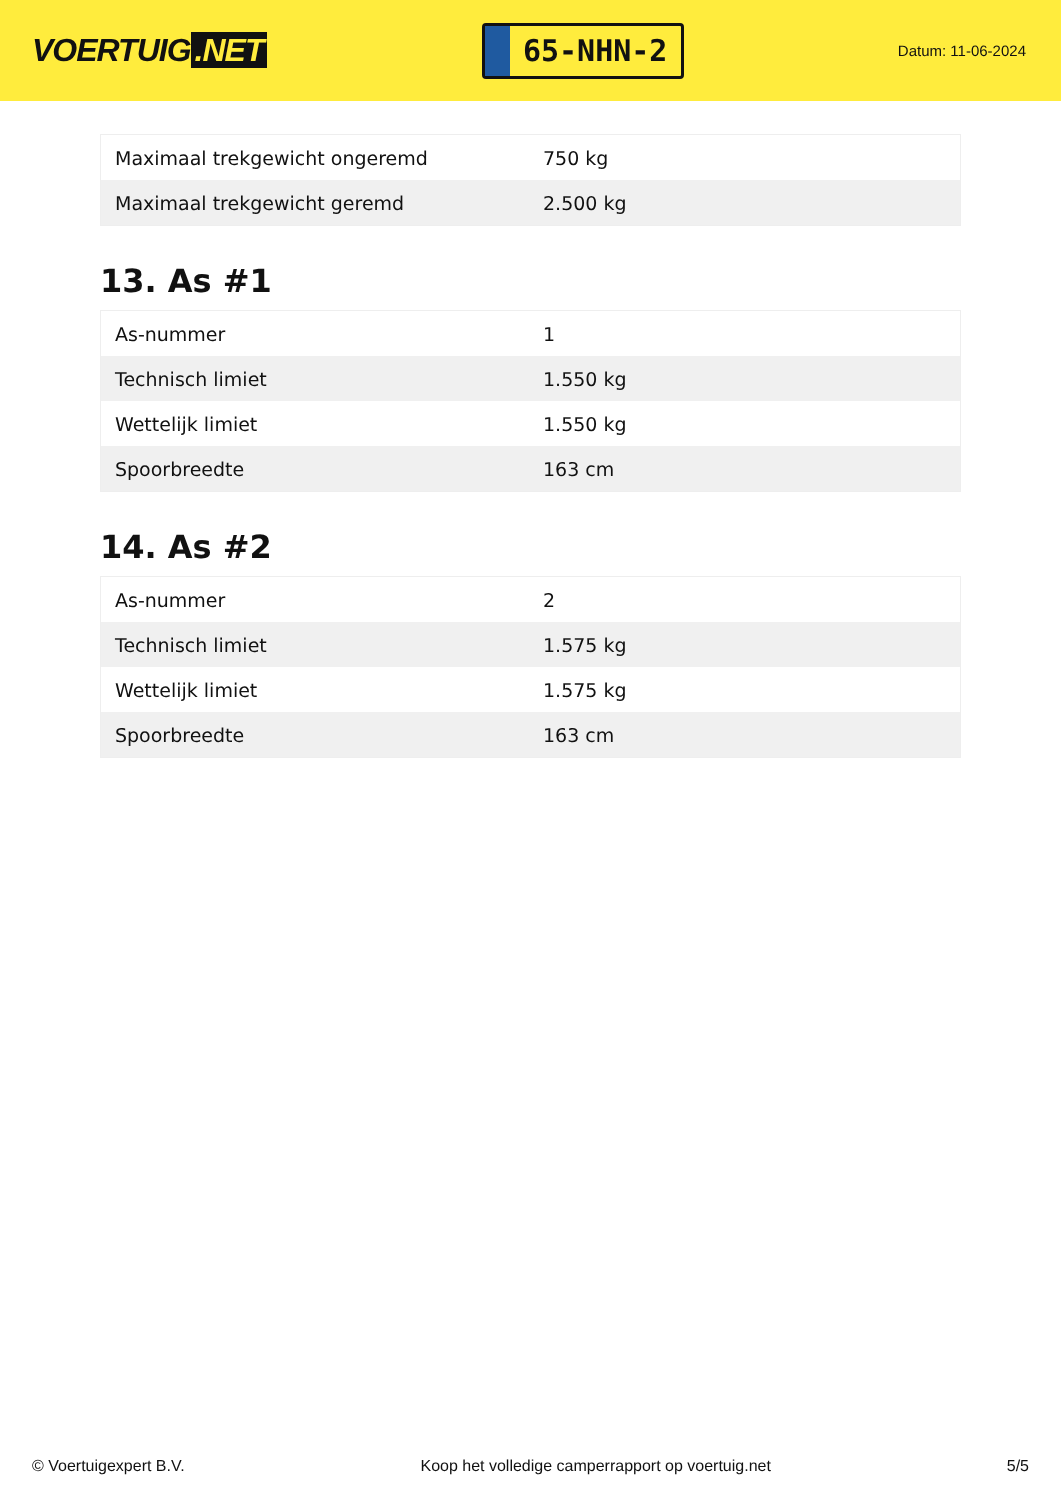VOERTUIG.NET
65-NHN-2
Datum: 11-06-2024
| Maximaal trekgewicht ongeremd | 750 kg |
| Maximaal trekgewicht geremd | 2.500 kg |
13. As #1
| As-nummer | 1 |
| Technisch limiet | 1.550 kg |
| Wettelijk limiet | 1.550 kg |
| Spoorbreedte | 163 cm |
14. As #2
| As-nummer | 2 |
| Technisch limiet | 1.575 kg |
| Wettelijk limiet | 1.575 kg |
| Spoorbreedte | 163 cm |
© Voertuigexpert B.V. Koop het volledige camperrapport op voertuig.net 5/5